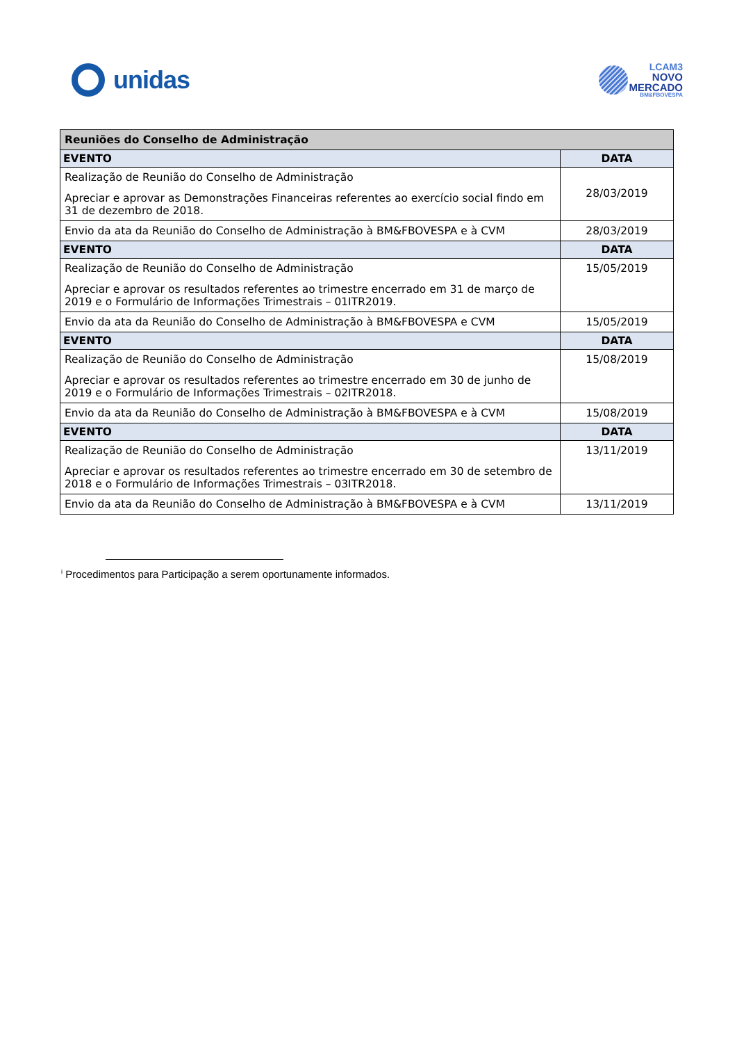unidas
LCAM3
NOVO
MERCADO
BM&FBOVESPA
| Reuniões do Conselho de Administração | |
| --- | --- |
| EVENTO | DATA |
| Realização de Reunião do Conselho de Administração Apreciar e aprovar as Demonstrações Financeiras referentes ao exercício social findo em 31 de dezembro de 2018. | 28/03/2019 |
| Envio da ata da Reunião do Conselho de Administração à BM&FBOVESPA e à CVM | 28/03/2019 |
| EVENTO | DATA |
| Realização de Reunião do Conselho de Administração Apreciar e aprovar os resultados referentes ao trimestre encerrado em 31 de março de 2019 e o Formulário de Informações Trimestrais – 01ITR2019. | 15/05/2019 |
| Envio da ata da Reunião do Conselho de Administração à BM&FBOVESPA e CVM | 15/05/2019 |
| EVENTO | DATA |
| Realização de Reunião do Conselho de Administração Apreciar e aprovar os resultados referentes ao trimestre encerrado em 30 de junho de 2019 e o Formulário de Informações Trimestrais – 02ITR2018. | 15/08/2019 |
| Envio da ata da Reunião do Conselho de Administração à BM&FBOVESPA e à CVM | 15/08/2019 |
| EVENTO | DATA |
| Realização de Reunião do Conselho de Administração Apreciar e aprovar os resultados referentes ao trimestre encerrado em 30 de setembro de 2018 e o Formulário de Informações Trimestrais – 03ITR2018. | 13/11/2019 |
| Envio da ata da Reunião do Conselho de Administração à BM&FBOVESPA e à CVM | 13/11/2019 |
<sup>i</sup> Procedimentos para Participação a serem oportunamente informados.